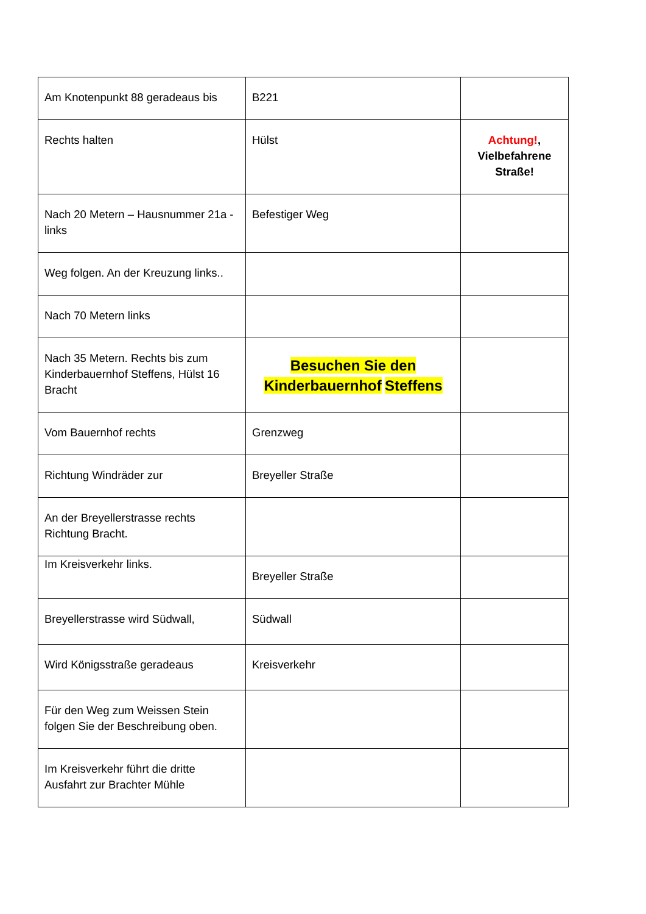| Am Knotenpunkt 88 geradeaus bis | B221 | |
| Rechts halten | Hülst | Achtung! , Vielbefahrene Straße! |
| Nach 20 Metern – Hausnummer 21a - links | Befestiger Weg | |
| Weg folgen. An der Kreuzung links.. | | |
| Nach 70 Metern links | | |
| Nach 35 Metern. Rechts bis zum Kinderbauernhof Steffens, Hülst 16 Bracht | Besuchen Sie den Kinderbauernhof Steffens | |
| Vom Bauernhof rechts | Grenzweg | |
| Richtung Windräder zur | Breyeller Straße | |
| An der Breyellerstrasse rechts Richtung Bracht. | | |
| Im Kreisverkehr links. | Breyeller Straße | |
| Breyellerstrasse wird Südwall, | Südwall | |
| Wird Königsstraße geradeaus | Kreisverkehr | |
| Für den Weg zum Weissen Stein folgen Sie der Beschreibung oben. | | |
| Im Kreisverkehr führt die dritte Ausfahrt zur Brachter Mühle | | |